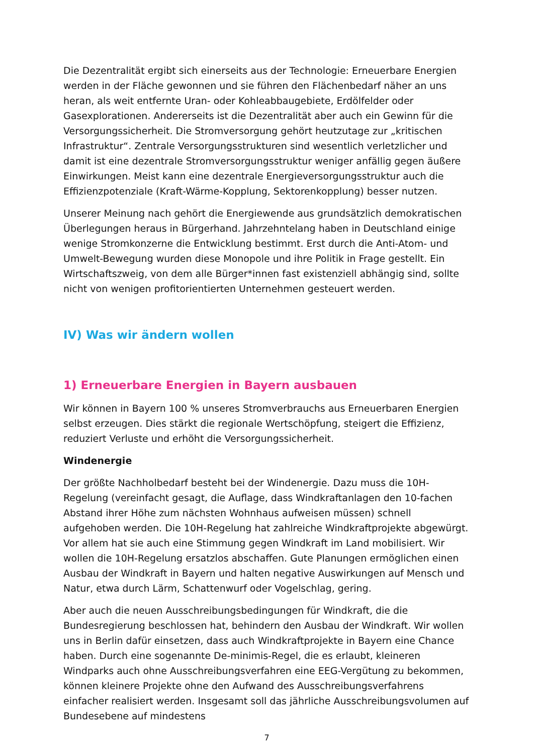Die Dezentralität ergibt sich einerseits aus der Technologie: Erneuerbare Energien werden in der Fläche gewonnen und sie führen den Flächenbedarf näher an uns heran, als weit entfernte Uran- oder Kohleabbaugebiete, Erdölfelder oder Gasexplorationen. Andererseits ist die Dezentralität aber auch ein Gewinn für die Versorgungssicherheit. Die Stromversorgung gehört heutzutage zur „kritischen Infrastruktur“. Zentrale Versorgungsstrukturen sind wesentlich verletzlicher und damit ist eine dezentrale Stromversorgungsstruktur weniger anfällig gegen äußere Einwirkungen. Meist kann eine dezentrale Energieversorgungsstruktur auch die Effizienzpotenziale (Kraft-Wärme-Kopplung, Sektorenkopplung) besser nutzen.
Unserer Meinung nach gehört die Energiewende aus grundsätzlich demokratischen Überlegungen heraus in Bürgerhand. Jahrzehntelang haben in Deutschland einige wenige Stromkonzerne die Entwicklung bestimmt. Erst durch die Anti-Atom- und Umwelt-Bewegung wurden diese Monopole und ihre Politik in Frage gestellt. Ein Wirtschaftszweig, von dem alle Bürger*innen fast existenziell abhängig sind, sollte nicht von wenigen profitorientierten Unternehmen gesteuert werden.
IV) Was wir ändern wollen
1) Erneuerbare Energien in Bayern ausbauen
Wir können in Bayern 100 % unseres Stromverbrauchs aus Erneuerbaren Energien selbst erzeugen. Dies stärkt die regionale Wertschöpfung, steigert die Effizienz, reduziert Verluste und erhöht die Versorgungssicherheit.
Windenergie
Der größte Nachholbedarf besteht bei der Windenergie. Dazu muss die 10H-Regelung (vereinfacht gesagt, die Auflage, dass Windkraftanlagen den 10-fachen Abstand ihrer Höhe zum nächsten Wohnhaus aufweisen müssen) schnell aufgehoben werden. Die 10H-Regelung hat zahlreiche Windkraftprojekte abgewürgt. Vor allem hat sie auch eine Stimmung gegen Windkraft im Land mobilisiert. Wir wollen die 10H-Regelung ersatzlos abschaffen. Gute Planungen ermöglichen einen Ausbau der Windkraft in Bayern und halten negative Auswirkungen auf Mensch und Natur, etwa durch Lärm, Schattenwurf oder Vogelschlag, gering.
Aber auch die neuen Ausschreibungsbedingungen für Windkraft, die die Bundesregierung beschlossen hat, behindern den Ausbau der Windkraft. Wir wollen uns in Berlin dafür einsetzen, dass auch Windkraftprojekte in Bayern eine Chance haben. Durch eine sogenannte De-minimis-Regel, die es erlaubt, kleineren Windparks auch ohne Ausschreibungsverfahren eine EEG-Vergütung zu bekommen, können kleinere Projekte ohne den Aufwand des Ausschreibungsverfahrens einfacher realisiert werden. Insgesamt soll das jährliche Ausschreibungsvolumen auf Bundesebene auf mindestens
7